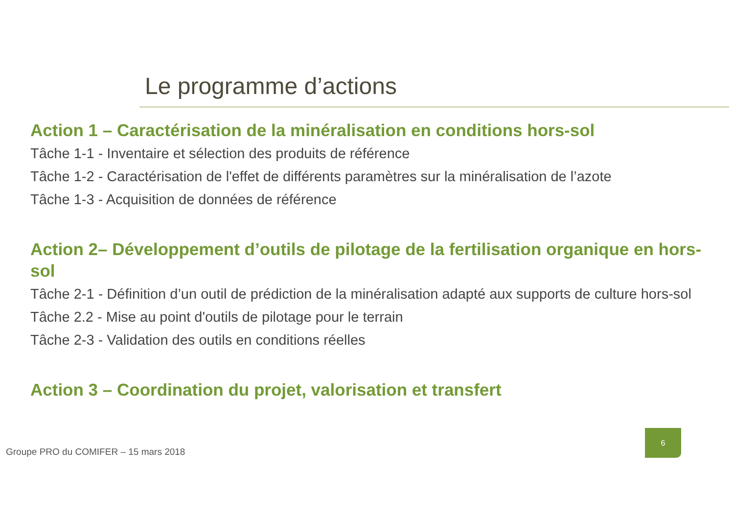Le programme d’actions
Action 1 – Caractérisation de la minéralisation en conditions hors-sol
Tâche 1-1 - Inventaire et sélection des produits de référence
Tâche 1-2 - Caractérisation de l'effet de différents paramètres sur la minéralisation de l’azote
Tâche 1-3 - Acquisition de données de référence
Action 2– Développement d’outils de pilotage de la fertilisation organique en hors-sol
Tâche 2-1 - Définition d’un outil de prédiction de la minéralisation adapté aux supports de culture hors-sol
Tâche 2.2 - Mise au point d'outils de pilotage pour le terrain
Tâche 2-3 - Validation des outils en conditions réelles
Action 3 – Coordination du projet, valorisation et transfert
Groupe PRO du COMIFER – 15 mars 2018
6